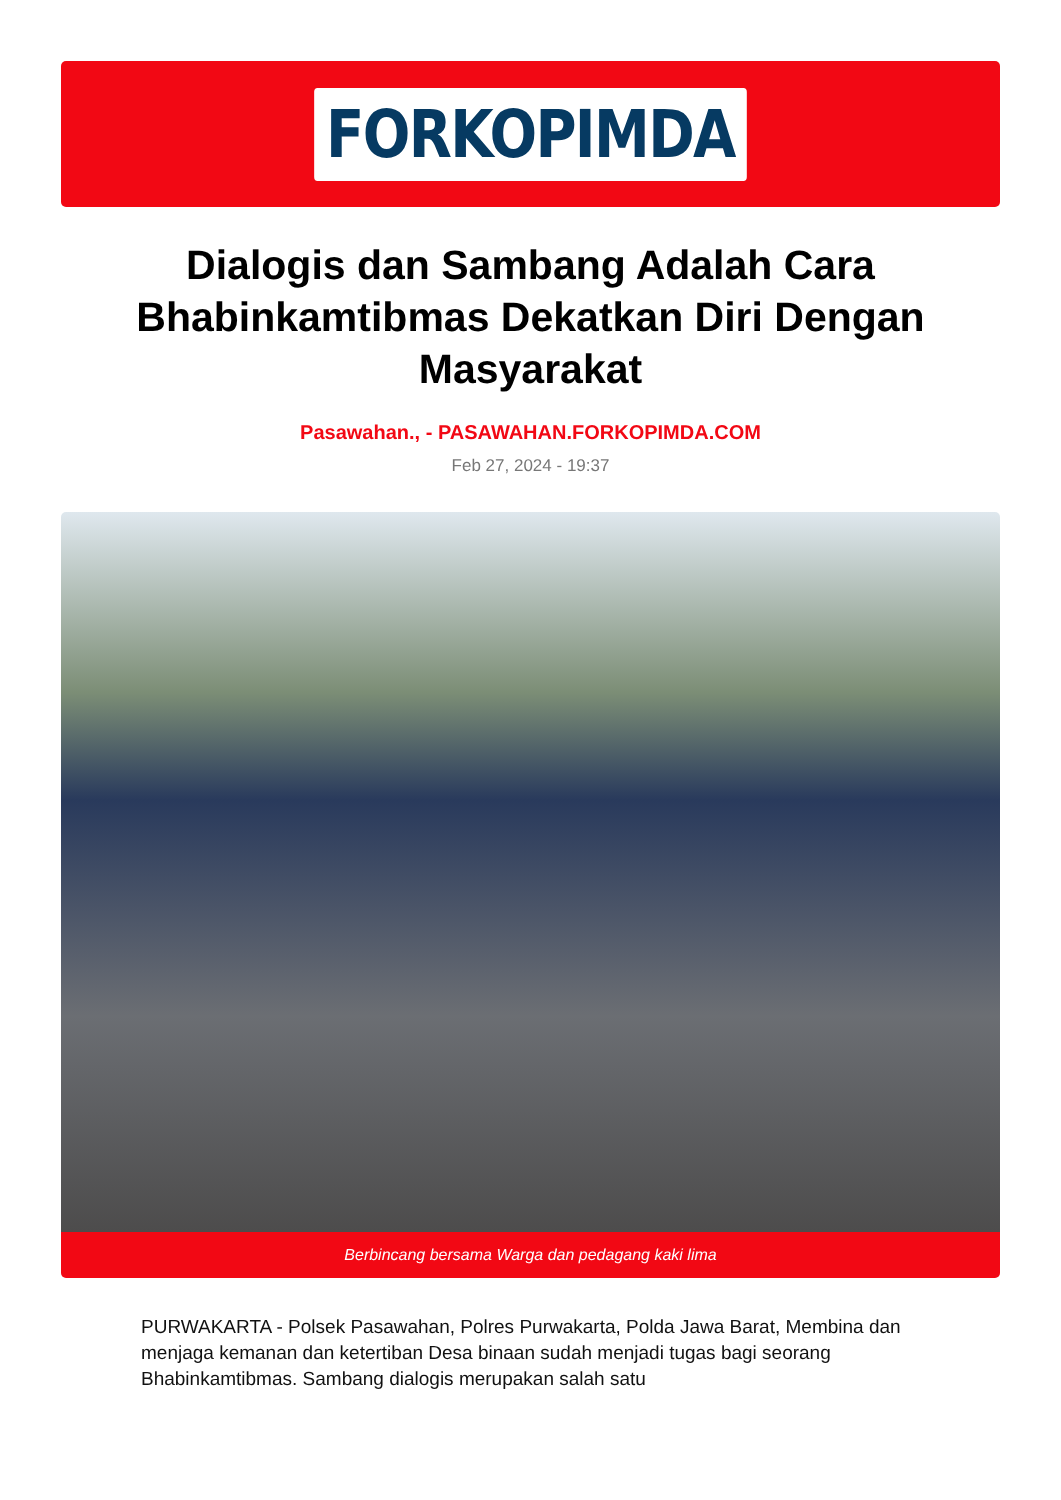FORKOPIMDA
Dialogis dan Sambang Adalah Cara Bhabinkamtibmas Dekatkan Diri Dengan Masyarakat
Pasawahan., - PASAWAHAN.FORKOPIMDA.COM
Feb 27, 2024 - 19:37
Berbincang bersama Warga dan pedagang kaki lima
PURWAKARTA - Polsek Pasawahan, Polres Purwakarta, Polda Jawa Barat, Membina dan menjaga kemanan dan ketertiban Desa binaan sudah menjadi tugas bagi seorang Bhabinkamtibmas. Sambang dialogis merupakan salah satu